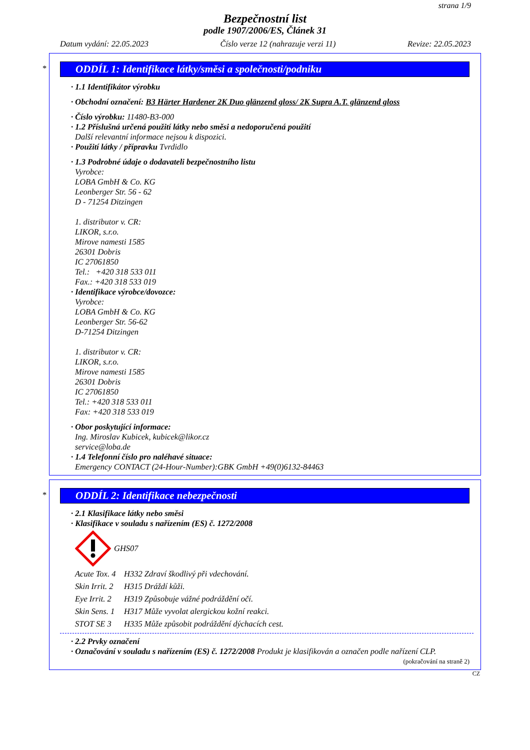strana 1/9
Bezpečnostní list
podle 1907/2006/ES, Článek 31
Datum vydání: 22.05.2023 Číslo verze 12 (nahrazuje verzi 11) Revize: 22.05.2023
*
ODDÍL 1: Identifikace látky/směsi a společnosti/podniku
· 1.1 Identifikátor výrobku
· Obchodní označení: B3 Härter Hardener 2K Duo glänzend gloss/ 2K Supra A.T. glänzend gloss
· Číslo výrobku: 11480-B3-000
· 1.2 Příslušná určená použití látky nebo směsi a nedoporučená použití
Další relevantní informace nejsou k dispozici.
· Použití látky / přípravku Tvrdidlo
· 1.3 Podrobné údaje o dodavateli bezpečnostního listu
Vyrobce:
LOBA GmbH & Co. KG
Leonberger Str. 56 - 62
D - 71254 Ditzingen
1. distributor v. CR:
LIKOR, s.r.o.
Mirove namesti 1585
26301 Dobris
IC 27061850
Tel.: +420 318 533 011
Fax.: +420 318 533 019
· Identifikace výrobce/dovozce:
Vyrobce:
LOBA GmbH & Co. KG
Leonberger Str. 56-62
D-71254 Ditzingen
1. distributor v. CR:
LIKOR, s.r.o.
Mirove namesti 1585
26301 Dobris
IC 27061850
Tel.: +420 318 533 011
Fax: +420 318 533 019
· Obor poskytující informace:
Ing. Miroslav Kubicek, kubicek@likor.cz
service@loba.de
· 1.4 Telefonní číslo pro naléhavé situace:
Emergency CONTACT (24-Hour-Number):GBK GmbH +49(0)6132-84463
*
ODDÍL 2: Identifikace nebezpečnosti
· 2.1 Klasifikace látky nebo směsi
· Klasifikace v souladu s nařízením (ES) č. 1272/2008
GHS07
Acute Tox. 4 H332 Zdraví škodlivý při vdechování.
Skin Irrit. 2 H315 Dráždí kůži.
Eye Irrit. 2 H319 Způsobuje vážné podráždění očí.
Skin Sens. 1 H317 Může vyvolat alergickou kožní reakci.
STOT SE 3 H335 Může způsobit podráždění dýchacích cest.
· 2.2 Prvky označení
· Označování v souladu s nařízením (ES) č. 1272/2008 Produkt je klasifikován a označen podle nařízení CLP.
(pokračování na straně 2)
CZ